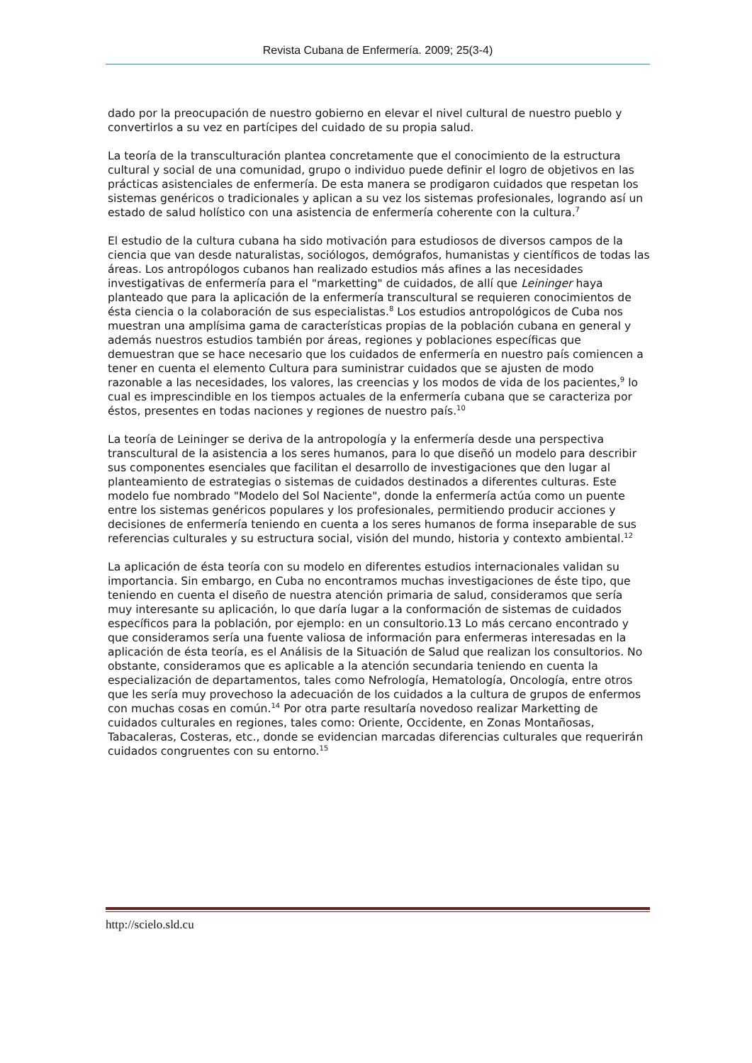Revista Cubana de Enfermería. 2009; 25(3-4)
dado por la preocupación de nuestro gobierno en elevar el nivel cultural de nuestro pueblo y convertirlos a su vez en partícipes del cuidado de su propia salud.
La teoría de la transculturación plantea concretamente que el conocimiento de la estructura cultural y social de una comunidad, grupo o individuo puede definir el logro de objetivos en las prácticas asistenciales de enfermería. De esta manera se prodigaron cuidados que respetan los sistemas genéricos o tradicionales y aplican a su vez los sistemas profesionales, logrando así un estado de salud holístico con una asistencia de enfermería coherente con la cultura.<sup>7</sup>
El estudio de la cultura cubana ha sido motivación para estudiosos de diversos campos de la ciencia que van desde naturalistas, sociólogos, demógrafos, humanistas y científicos de todas las áreas. Los antropólogos cubanos han realizado estudios más afines a las necesidades
investigativas de enfermería para el "marketting" de cuidados, de allí que Leininger haya planteado que para la aplicación de la enfermería transcultural se requieren conocimientos de ésta ciencia o la colaboración de sus especialistas.<sup>8</sup> Los estudios antropológicos de Cuba nos muestran una amplísima gama de características propias de la población cubana en general y además nuestros estudios también por áreas, regiones y poblaciones específicas que demuestran que se hace necesario que los cuidados de enfermería en nuestro país comiencen a tener en cuenta el elemento Cultura para suministrar cuidados que se ajusten de modo razonable a las necesidades, los valores, las creencias y los modos de vida de los pacientes,<sup>9</sup> lo cual es imprescindible en los tiempos actuales de la enfermería cubana que se caracteriza por éstos, presentes en todas naciones y regiones de nuestro país.<sup>10</sup>
La teoría de Leininger se deriva de la antropología y la enfermería desde una perspectiva transcultural de la asistencia a los seres humanos, para lo que diseñó un modelo para describir sus componentes esenciales que facilitan el desarrollo de investigaciones que den lugar al planteamiento de estrategias o sistemas de cuidados destinados a diferentes culturas. Este modelo fue nombrado "Modelo del Sol Naciente", donde la enfermería actúa como un puente entre los sistemas genéricos populares y los profesionales, permitiendo producir acciones y decisiones de enfermería teniendo en cuenta a los seres humanos de forma inseparable de sus referencias culturales y su estructura social, visión del mundo, historia y contexto ambiental.<sup>12</sup>
La aplicación de ésta teoría con su modelo en diferentes estudios internacionales validan su importancia. Sin embargo, en Cuba no encontramos muchas investigaciones de éste tipo, que teniendo en cuenta el diseño de nuestra atención primaria de salud, consideramos que sería muy interesante su aplicación, lo que daría lugar a la conformación de sistemas de cuidados específicos para la población, por ejemplo: en un consultorio.13 Lo más cercano encontrado y que consideramos sería una fuente valiosa de información para enfermeras interesadas en la aplicación de ésta teoría, es el Análisis de la Situación de Salud que realizan los consultorios. No obstante, consideramos que es aplicable a la atención secundaria teniendo en cuenta la especialización de departamentos, tales como Nefrología, Hematología, Oncología, entre otros que les sería muy provechoso la adecuación de los cuidados a la cultura de grupos de enfermos con muchas cosas en común.<sup>14</sup> Por otra parte resultaría novedoso realizar Marketting de cuidados culturales en regiones, tales como: Oriente, Occidente, en Zonas Montañosas, Tabacaleras, Costeras, etc., donde se evidencian marcadas diferencias culturales que requerirán cuidados congruentes con su entorno.<sup>15</sup>
http://scielo.sld.cu